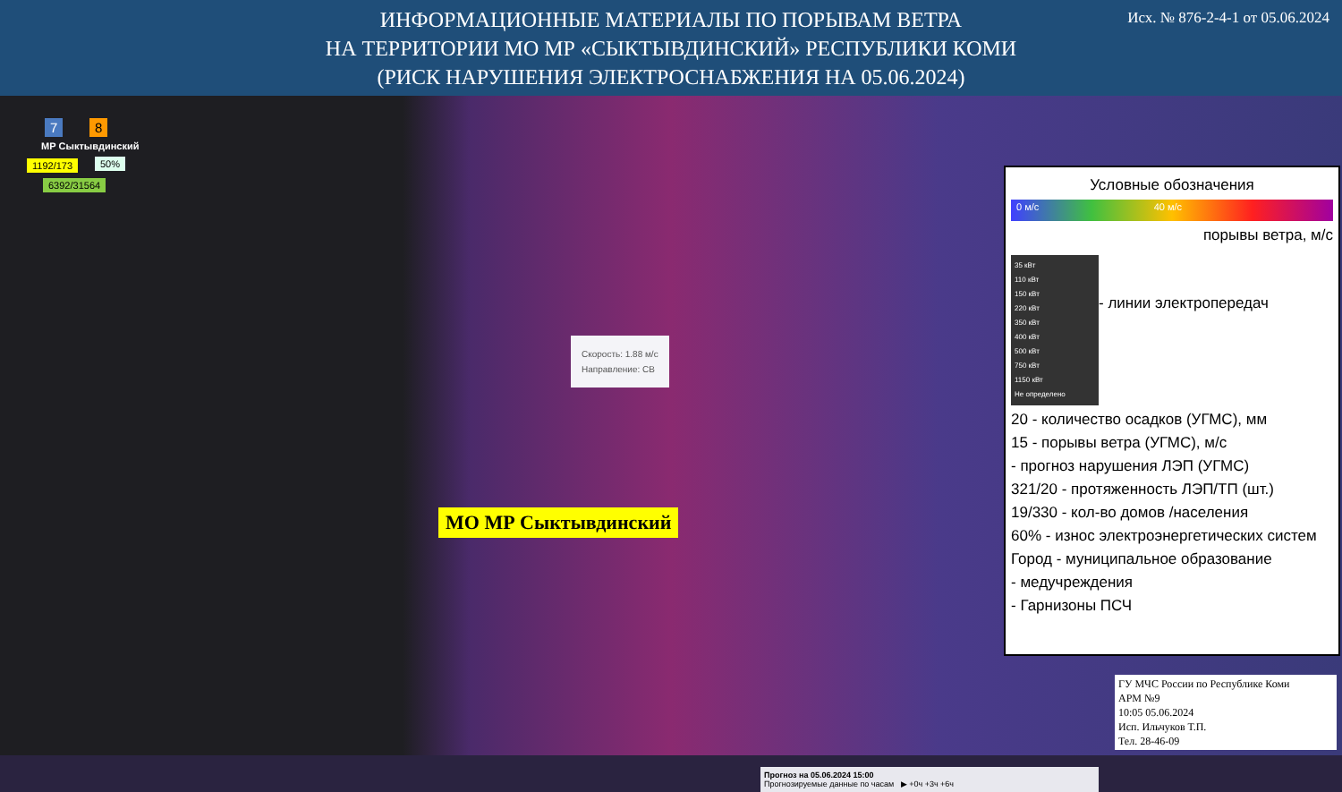Исх. № 876-2-4-1 от 05.06.2024
ИНФОРМАЦИОННЫЕ МАТЕРИАЛЫ ПО ПОРЫВАМ ВЕТРА
НА ТЕРРИТОРИИ МО МР «СЫКТЫВДИНСКИЙ» РЕСПУБЛИКИ КОМИ
(РИСК НАРУШЕНИЯ ЭЛЕКТРОСНАБЖЕНИЯ НА 05.06.2024)
7 8
МР Сыктывдинский
1192/173 50%
6392/31564
Скорость: 1.88 м/с
Направление: СВ
МО МР Сыктывдинский
Прогноз на 05.06.2024 15:00
Прогнозируемые данные по часам ▶ +0ч +3ч +6ч
Условные обозначения
0 м/с 40 м/с
порывы ветра, м/с
35 кВт
110 кВт
150 кВт
220 кВт
350 кВт
400 кВт
500 кВт
750 кВт
1150 кВт
Не определено
- линии электропередач
20 - количество осадков (УГМС), мм
15 - порывы ветра (УГМС), м/с
- прогноз нарушения ЛЭП (УГМС)
321/20 - протяженность ЛЭП/ТП (шт.)
19/330 - кол-во домов /населения
60% - износ электроэнергетических систем
Город - муниципальное образование
- медучреждения
- Гарнизоны ПСЧ
ГУ МЧС России по Республике Коми
АРМ №9
10:05 05.06.2024
Исп. Ильчуков Т.П.
Тел. 28-46-09